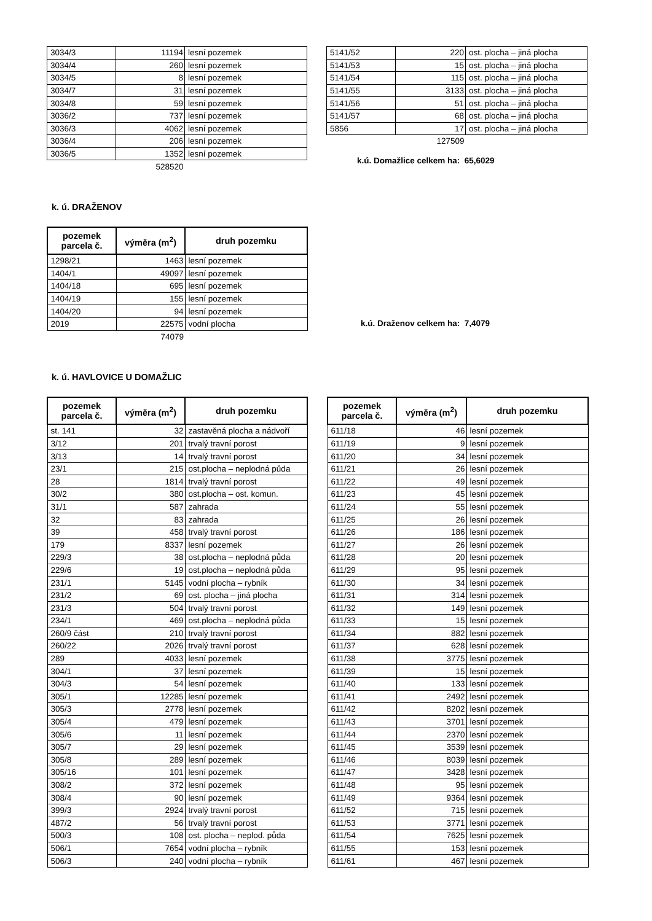| 3034/3 | 11194 | lesní pozemek |
| 3034/4 | 260 | lesní pozemek |
| 3034/5 | 8 | lesní pozemek |
| 3034/7 | 31 | lesní pozemek |
| 3034/8 | 59 | lesní pozemek |
| 3036/2 | 737 | lesní pozemek |
| 3036/3 | 4062 | lesní pozemek |
| 3036/4 | 206 | lesní pozemek |
| 3036/5 | 1352 | lesní pozemek |
| | 528520 | |
| 5141/52 | 220 | ost. plocha – jiná plocha |
| 5141/53 | 15 | ost. plocha – jiná plocha |
| 5141/54 | 115 | ost. plocha – jiná plocha |
| 5141/55 | 3133 | ost. plocha – jiná plocha |
| 5141/56 | 51 | ost. plocha – jiná plocha |
| 5141/57 | 68 | ost. plocha – jiná plocha |
| 5856 | 17 | ost. plocha – jiná plocha |
| | 127509 | |
k.ú. Domažlice celkem ha: 65,6029
k. ú. DRAŽENOV
| pozemek parcela č. | výměra (m<sup>2</sup>) | druh pozemku |
| --- | --- | --- |
| 1298/21 | 1463 | lesní pozemek |
| 1404/1 | 49097 | lesní pozemek |
| 1404/18 | 695 | lesní pozemek |
| 1404/19 | 155 | lesní pozemek |
| 1404/20 | 94 | lesní pozemek |
| 2019 | 22575 | vodní plocha |
| | 74079 | |
k.ú. Draženov celkem ha: 7,4079
k. ú. HAVLOVICE U DOMAŽLIC
| pozemek parcela č. | výměra (m<sup>2</sup>) | druh pozemku |
| --- | --- | --- |
| st. 141 | 32 | zastavěná plocha a nádvoří |
| 3/12 | 201 | trvalý travní porost |
| 3/13 | 14 | trvalý travní porost |
| 23/1 | 215 | ost.plocha – neplodná půda |
| 28 | 1814 | trvalý travní porost |
| 30/2 | 380 | ost.plocha – ost. komun. |
| 31/1 | 587 | zahrada |
| 32 | 83 | zahrada |
| 39 | 458 | trvalý travní porost |
| 179 | 8337 | lesní pozemek |
| 229/3 | 38 | ost.plocha – neplodná půda |
| 229/6 | 19 | ost.plocha – neplodná půda |
| 231/1 | 5145 | vodní plocha – rybník |
| 231/2 | 69 | ost. plocha – jiná plocha |
| 231/3 | 504 | trvalý travní porost |
| 234/1 | 469 | ost.plocha – neplodná půda |
| 260/9 část | 210 | trvalý travní porost |
| 260/22 | 2026 | trvalý travní porost |
| 289 | 4033 | lesní pozemek |
| 304/1 | 37 | lesní pozemek |
| 304/3 | 54 | lesní pozemek |
| 305/1 | 12285 | lesní pozemek |
| 305/3 | 2778 | lesní pozemek |
| 305/4 | 479 | lesní pozemek |
| 305/6 | 11 | lesní pozemek |
| 305/7 | 29 | lesní pozemek |
| 305/8 | 289 | lesní pozemek |
| 305/16 | 101 | lesní pozemek |
| 308/2 | 372 | lesní pozemek |
| 308/4 | 90 | lesní pozemek |
| 399/3 | 2924 | trvalý travní porost |
| 487/2 | 56 | trvalý travní porost |
| 500/3 | 108 | ost. plocha – neplod. půda |
| 506/1 | 7654 | vodní plocha – rybník |
| 506/3 | 240 | vodní plocha – rybník |
| pozemek parcela č. | výměra (m<sup>2</sup>) | druh pozemku |
| --- | --- | --- |
| 611/18 | 46 | lesní pozemek |
| 611/19 | 9 | lesní pozemek |
| 611/20 | 34 | lesní pozemek |
| 611/21 | 26 | lesní pozemek |
| 611/22 | 49 | lesní pozemek |
| 611/23 | 45 | lesní pozemek |
| 611/24 | 55 | lesní pozemek |
| 611/25 | 26 | lesní pozemek |
| 611/26 | 186 | lesní pozemek |
| 611/27 | 26 | lesní pozemek |
| 611/28 | 20 | lesní pozemek |
| 611/29 | 95 | lesní pozemek |
| 611/30 | 34 | lesní pozemek |
| 611/31 | 314 | lesní pozemek |
| 611/32 | 149 | lesní pozemek |
| 611/33 | 15 | lesní pozemek |
| 611/34 | 882 | lesní pozemek |
| 611/37 | 628 | lesní pozemek |
| 611/38 | 3775 | lesní pozemek |
| 611/39 | 15 | lesní pozemek |
| 611/40 | 133 | lesní pozemek |
| 611/41 | 2492 | lesní pozemek |
| 611/42 | 8202 | lesní pozemek |
| 611/43 | 3701 | lesní pozemek |
| 611/44 | 2370 | lesní pozemek |
| 611/45 | 3539 | lesní pozemek |
| 611/46 | 8039 | lesní pozemek |
| 611/47 | 3428 | lesní pozemek |
| 611/48 | 95 | lesní pozemek |
| 611/49 | 9364 | lesní pozemek |
| 611/52 | 715 | lesní pozemek |
| 611/53 | 3771 | lesní pozemek |
| 611/54 | 7625 | lesní pozemek |
| 611/55 | 153 | lesní pozemek |
| 611/61 | 467 | lesní pozemek |